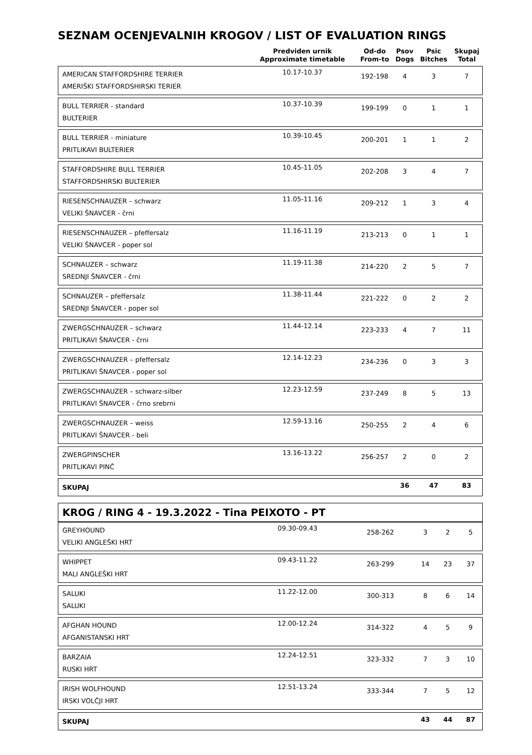SEZNAM OCENJEVALNIH KROGOV / LIST OF EVALUATION RINGS
| | Predviden urnik Approximate timetable | Od-do From-to | Psov Dogs | Psic Bitches | Skupaj Total |
| --- | --- | --- | --- | --- | --- |
| AMERICAN STAFFORDSHIRE TERRIER AMERIŠKI STAFFORDSHIRSKI TERIER | 10.17-10.37 | 192-198 | 4 | 3 | 7 |
| BULL TERRIER - standard BULTERIER | 10.37-10.39 | 199-199 | 0 | 1 | 1 |
| BULL TERRIER - miniature PRITLIKAVI BULTERIER | 10.39-10.45 | 200-201 | 1 | 1 | 2 |
| STAFFORDSHIRE BULL TERRIER STAFFORDSHIRSKI BULTERIER | 10.45-11.05 | 202-208 | 3 | 4 | 7 |
| RIESENSCHNAUZER – schwarz VELIKI ŠNAVCER - črni | 11.05-11.16 | 209-212 | 1 | 3 | 4 |
| RIESENSCHNAUZER – pfeffersalz VELIKI ŠNAVCER - poper sol | 11.16-11.19 | 213-213 | 0 | 1 | 1 |
| SCHNAUZER – schwarz SREDNJI ŠNAVCER - črni | 11.19-11.38 | 214-220 | 2 | 5 | 7 |
| SCHNAUZER – pfeffersalz SREDNJI ŠNAVCER - poper sol | 11.38-11.44 | 221-222 | 0 | 2 | 2 |
| ZWERGSCHNAUZER – schwarz PRITLIKAVI ŠNAVCER - črni | 11.44-12.14 | 223-233 | 4 | 7 | 11 |
| ZWERGSCHNAUZER – pfeffersalz PRITLIKAVI ŠNAVCER - poper sol | 12.14-12.23 | 234-236 | 0 | 3 | 3 |
| ZWERGSCHNAUZER – schwarz-silber PRITLIKAVI ŠNAVCER - črno srebrni | 12.23-12.59 | 237-249 | 8 | 5 | 13 |
| ZWERGSCHNAUZER – weiss PRITLIKAVI ŠNAVCER - beli | 12.59-13.16 | 250-255 | 2 | 4 | 6 |
| ZWERGPINSCHER PRITLIKAVI PINČ | 13.16-13.22 | 256-257 | 2 | 0 | 2 |
| SKUPAJ | | | 36 | 47 | 83 |
KROG / RING 4 - 19.3.2022 - Tina PEIXOTO - PT
| GREYHOUND VELIKI ANGLEŠKI HRT | 09.30-09.43 | 258-262 | 3 | 2 | 5 |
| WHIPPET MALI ANGLEŠKI HRT | 09.43-11.22 | 263-299 | 14 | 23 | 37 |
| SALUKI SALUKI | 11.22-12.00 | 300-313 | 8 | 6 | 14 |
| AFGHAN HOUND AFGANISTANSKI HRT | 12.00-12.24 | 314-322 | 4 | 5 | 9 |
| BARZAIA RUSKI HRT | 12.24-12.51 | 323-332 | 7 | 3 | 10 |
| IRISH WOLFHOUND IRSKI VOLČJI HRT | 12.51-13.24 | 333-344 | 7 | 5 | 12 |
| SKUPAJ | | | 43 | 44 | 87 |